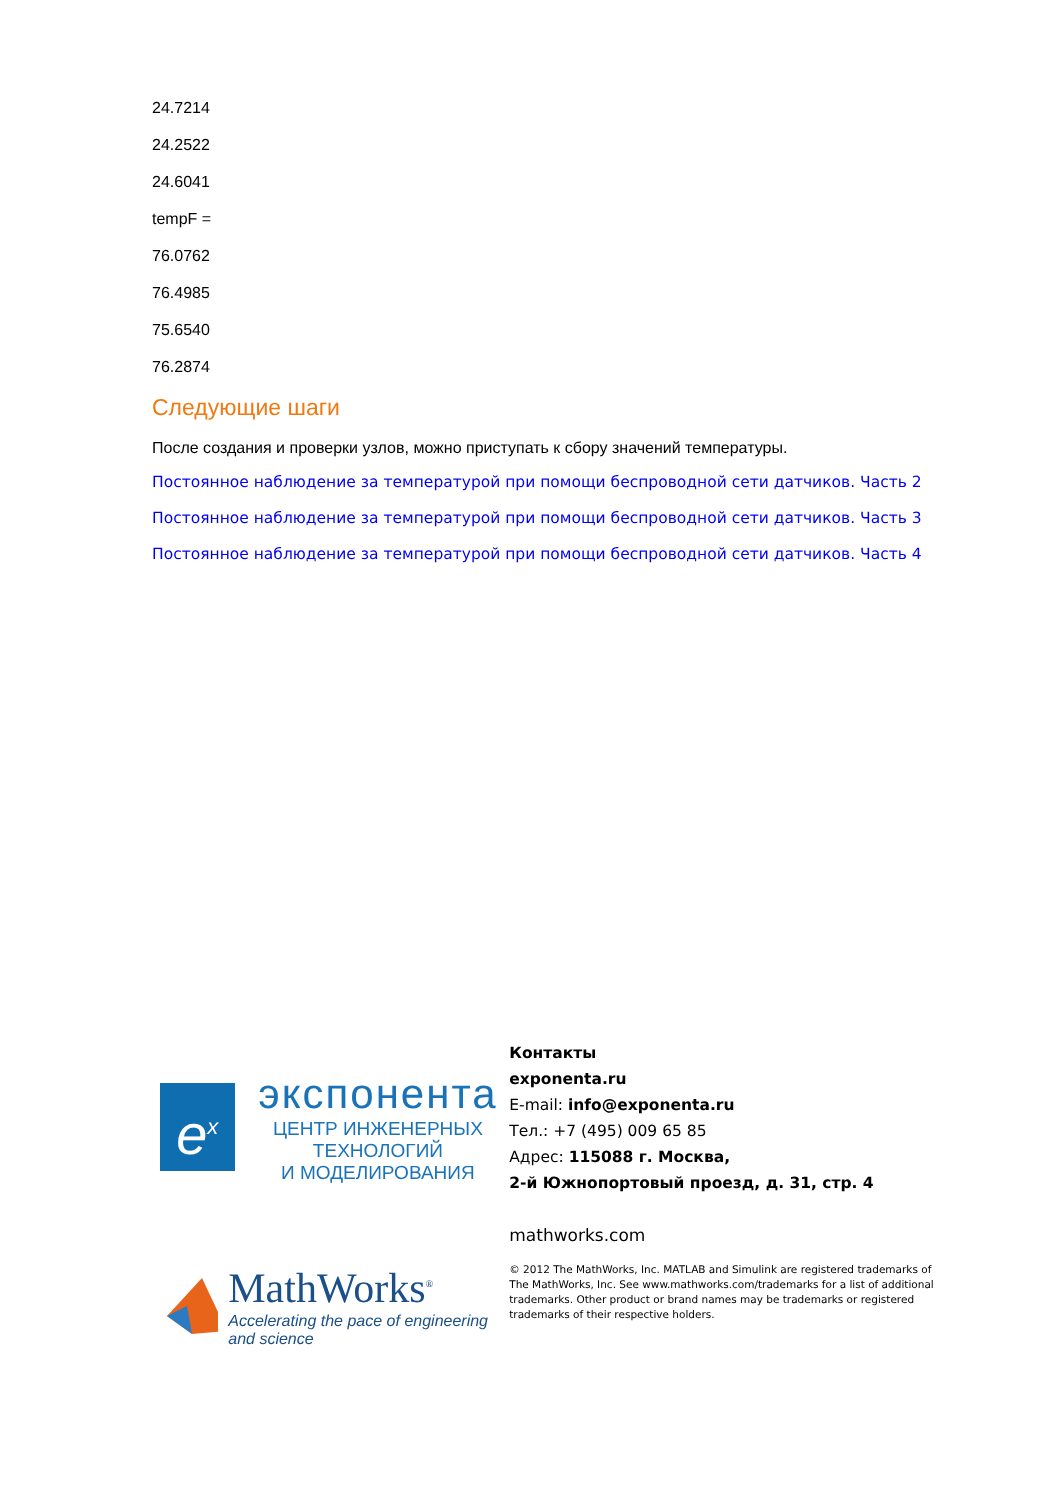24.7214
24.2522
24.6041
tempF =
76.0762
76.4985
75.6540
76.2874
Следующие шаги
После создания и проверки узлов, можно приступать к сбору значений температуры.
Постоянное наблюдение за температурой при помощи беспроводной сети датчиков. Часть 2
Постоянное наблюдение за температурой при помощи беспроводной сети датчиков. Часть 3
Постоянное наблюдение за температурой при помощи беспроводной сети датчиков. Часть 4
e<sup>x</sup>
экспонента
ЦЕНТР ИНЖЕНЕРНЫХ ТЕХНОЛОГИЙ
И МОДЕЛИРОВАНИЯ
MathWorks<sup>®</sup>
Accelerating the pace of engineering and science
Контакты
exponenta.ru
E-mail: info@exponenta.ru
Тел.: +7 (495) 009 65 85
Адрес: 115088 г. Москва,
2-й Южнопортовый проезд, д. 31, стр. 4
mathworks.com
© 2012 The MathWorks, Inc. MATLAB and Simulink are registered trademarks of The MathWorks, Inc. See www.mathworks.com/trademarks for a list of additional trademarks. Other product or brand names may be trademarks or registered trademarks of their respective holders.